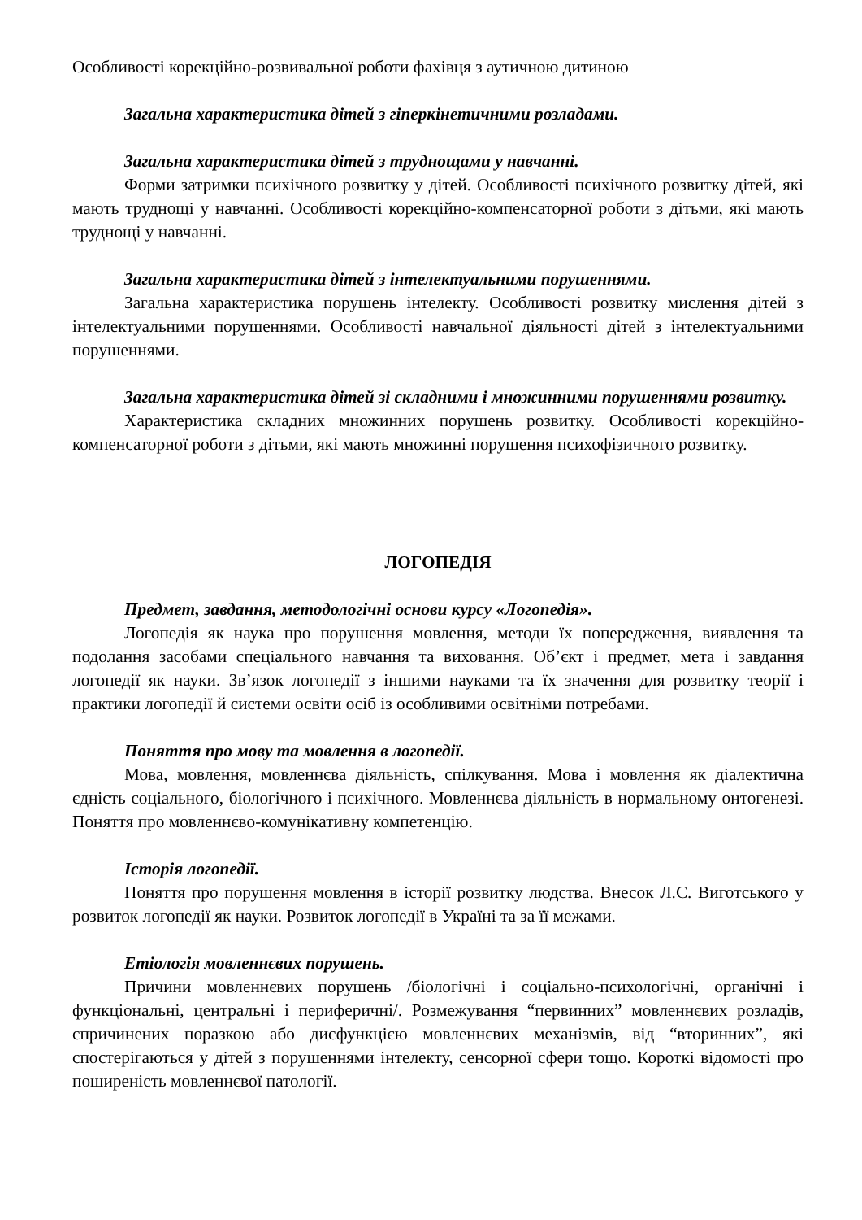Особливості корекційно-розвивальної роботи фахівця з аутичною дитиною
Загальна характеристика дітей з гіперкінетичними розладами.
Загальна характеристика дітей з труднощами у навчанні.
Форми затримки психічного розвитку у дітей. Особливості психічного розвитку дітей, які мають труднощі у навчанні. Особливості корекційно-компенсаторної роботи з дітьми, які мають труднощі у навчанні.
Загальна характеристика дітей з інтелектуальними порушеннями.
Загальна характеристика порушень інтелекту. Особливості розвитку мислення дітей з інтелектуальними порушеннями. Особливості навчальної діяльності дітей з інтелектуальними порушеннями.
Загальна характеристика дітей зі складними і множинними порушеннями розвитку.
Характеристика складних множинних порушень розвитку. Особливості корекційно-компенсаторної роботи з дітьми, які мають множинні порушення психофізичного розвитку.
ЛОГОПЕДІЯ
Предмет, завдання, методологічні основи курсу «Логопедія».
Логопедія як наука про порушення мовлення, методи їх попередження, виявлення та подолання засобами спеціального навчання та виховання. Об’єкт і предмет, мета і завдання логопедії як науки. Зв’язок логопедії з іншими науками та їх значення для розвитку теорії і практики логопедії й системи освіти осіб із особливими освітніми потребами.
Поняття про мову та мовлення в логопедії.
Мова, мовлення, мовленнєва діяльність, спілкування. Мова і мовлення як діалектична єдність соціального, біологічного і психічного. Мовленнєва діяльність в нормальному онтогенезі. Поняття про мовленнєво-комунікативну компетенцію.
Історія логопедії.
Поняття про порушення мовлення в історії розвитку людства. Внесок Л.С. Виготського у розвиток логопедії як науки. Розвиток логопедії в Україні та за її межами.
Етіологія мовленнєвих порушень.
Причини мовленнєвих порушень /біологічні і соціально-психологічні, органічні і функціональні, центральні і периферичні/. Розмежування “первинних” мовленнєвих розладів, спричинених поразкою або дисфункцією мовленнєвих механізмів, від “вторинних”, які спостерігаються у дітей з порушеннями інтелекту, сенсорної сфери тощо. Короткі відомості про поширеність мовленнєвої патології.